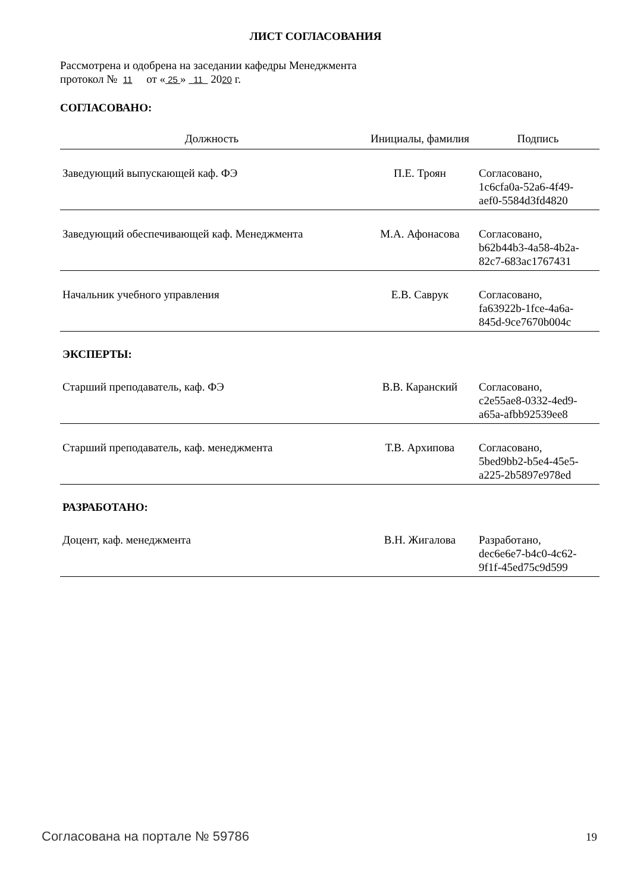ЛИСТ СОГЛАСОВАНИЯ
Рассмотрена и одобрена на заседании кафедры Менеджмента
протокол № 11 от « 25 » 11 2020 г.
СОГЛАСОВАНО:
| Должность | Инициалы, фамилия | Подпись |
| --- | --- | --- |
| Заведующий выпускающей каф. ФЭ | П.Е. Троян | Согласовано, 1c6cfa0a-52a6-4f49- aef0-5584d3fd4820 |
| Заведующий обеспечивающей каф. Менеджмента | М.А. Афонасова | Согласовано, b62b44b3-4a58-4b2a- 82c7-683ac1767431 |
| Начальник учебного управления | Е.В. Саврук | Согласовано, fa63922b-1fce-4a6a- 845d-9ce7670b004c |
| ЭКСПЕРТЫ: | | |
| Старший преподаватель, каф. ФЭ | В.В. Каранский | Согласовано, c2e55ae8-0332-4ed9- a65a-afbb92539ee8 |
| Старший преподаватель, каф. менеджмента | Т.В. Архипова | Согласовано, 5bed9bb2-b5e4-45e5- a225-2b5897e978ed |
| РАЗРАБОТАНО: | | |
| Доцент, каф. менеджмента | В.Н. Жигалова | Разработано, dec6e6e7-b4c0-4c62- 9f1f-45ed75c9d599 |
Согласована на портале № 59786 19